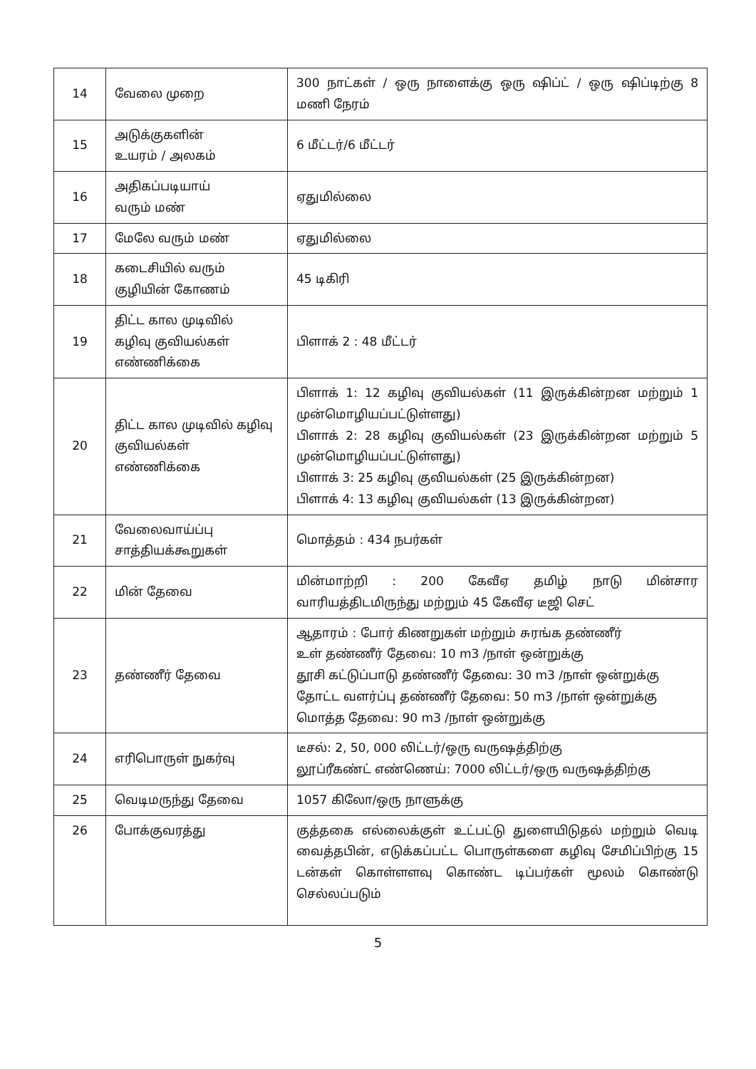| 14 | வேலை முறை | 300 நாட்கள் / ஒரு நாளைக்கு ஒரு ஷிப்ட் / ஒரு ஷிப்டிற்கு 8 மணி நேரம் |
| 15 | அடுக்குகளின் உயரம் / அலகம் | 6 மீட்டர்/6 மீட்டர் |
| 16 | அதிகப்படியாய் வரும் மண் | ஏதுமில்லை |
| 17 | மேலே வரும் மண் | ஏதுமில்லை |
| 18 | கடைசியில் வரும் குழியின் கோணம் | 45 டிகிரி |
| 19 | திட்ட கால முடிவில் கழிவு குவியல்கள் எண்ணிக்கை | பிளாக் 2 : 48 மீட்டர் |
| 20 | திட்ட கால முடிவில் கழிவு குவியல்கள் எண்ணிக்கை | பிளாக் 1: 12 கழிவு குவியல்கள் (11 இருக்கின்றன மற்றும் 1 முன்மொழியப்பட்டுள்ளது) பிளாக் 2: 28 கழிவு குவியல்கள் (23 இருக்கின்றன மற்றும் 5 முன்மொழியப்பட்டுள்ளது) பிளாக் 3: 25 கழிவு குவியல்கள் (25 இருக்கின்றன) பிளாக் 4: 13 கழிவு குவியல்கள் (13 இருக்கின்றன) |
| 21 | வேலைவாய்ப்பு சாத்தியக்கூறுகள் | மொத்தம் : 434 நபர்கள் |
| 22 | மின் தேவை | மின்மாற்றி : 200 கேவீஏ தமிழ் நாடு மின்சார வாரியத்திடமிருந்து மற்றும் 45 கேவீஏ டீஜி செட் |
| 23 | தண்ணீர் தேவை | ஆதாரம் : போர் கிணறுகள் மற்றும் சுரங்க தண்ணீர் உள் தண்ணீர் தேவை: 10 m3 /நாள் ஒன்றுக்கு தூசி கட்டுப்பாடு தண்ணீர் தேவை: 30 m3 /நாள் ஒன்றுக்கு தோட்ட வளர்ப்பு தண்ணீர் தேவை: 50 m3 /நாள் ஒன்றுக்கு மொத்த தேவை: 90 m3 /நாள் ஒன்றுக்கு |
| 24 | எரிபொருள் நுகர்வு | டீசல்: 2, 50, 000 லிட்டர்/ஒரு வருஷத்திற்கு லூப்ரீகண்ட் எண்ணெய்: 7000 லிட்டர்/ஒரு வருஷத்திற்கு |
| 25 | வெடிமருந்து தேவை | 1057 கிலோ/ஒரு நாளுக்கு |
| 26 | போக்குவரத்து | குத்தகை எல்லைக்குள் உட்பட்டு துளையிடுதல் மற்றும் வெடி வைத்தபின், எடுக்கப்பட்ட பொருள்களை கழிவு சேமிப்பிற்கு 15 டன்கள் கொள்ளளவு கொண்ட டிப்பர்கள் மூலம் கொண்டு செல்லப்படும் |
5